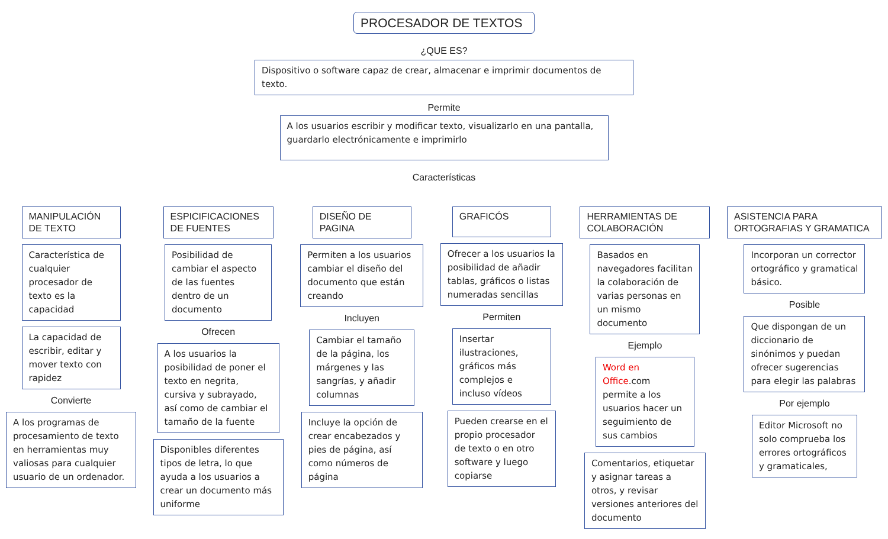PROCESADOR DE TEXTOS
¿QUE ES?
Dispositivo o software capaz de crear, almacenar e imprimir documentos de texto.
Permite
A los usuarios escribir y modificar texto, visualizarlo en una pantalla, guardarlo electrónicamente e imprimirlo
Características
MANIPULACIÓN DE TEXTO
Característica de cualquier procesador de texto es la capacidad
La capacidad de escribir, editar y mover texto con rapidez
Convierte
A los programas de procesamiento de texto en herramientas muy valiosas para cualquier usuario de un ordenador.
ESPICIFICACIONES DE FUENTES
Posibilidad de cambiar el aspecto de las fuentes dentro de un documento
Ofrecen
A los usuarios la posibilidad de poner el texto en negrita, cursiva y subrayado, así como de cambiar el tamaño de la fuente
Disponibles diferentes tipos de letra, lo que ayuda a los usuarios a crear un documento más uniforme
DISEÑO DE PAGINA
Permiten a los usuarios cambiar el diseño del documento que están creando
Incluyen
Cambiar el tamaño de la página, los márgenes y las sangrías, y añadir columnas
Incluye la opción de crear encabezados y pies de página, así como números de página
GRAFICÓS
Ofrecer a los usuarios la posibilidad de añadir tablas, gráficos o listas numeradas sencillas
Permiten
Insertar ilustraciones, gráficos más complejos e incluso vídeos
Pueden crearse en el propio procesador de texto o en otro software y luego copiarse
HERRAMIENTAS DE COLABORACIÓN
Basados en navegadores facilitan la colaboración de varias personas en un mismo documento
Ejemplo
Word en Office.com permite a los usuarios hacer un seguimiento de sus cambios
Comentarios, etiquetar y asignar tareas a otros, y revisar versiones anteriores del documento
ASISTENCIA PARA ORTOGRAFIAS Y GRAMATICA
Incorporan un corrector ortográfico y gramatical básico.
Posible
Que dispongan de un diccionario de sinónimos y puedan ofrecer sugerencias para elegir las palabras
Por ejemplo
Editor Microsoft no solo comprueba los errores ortográficos y gramaticales,